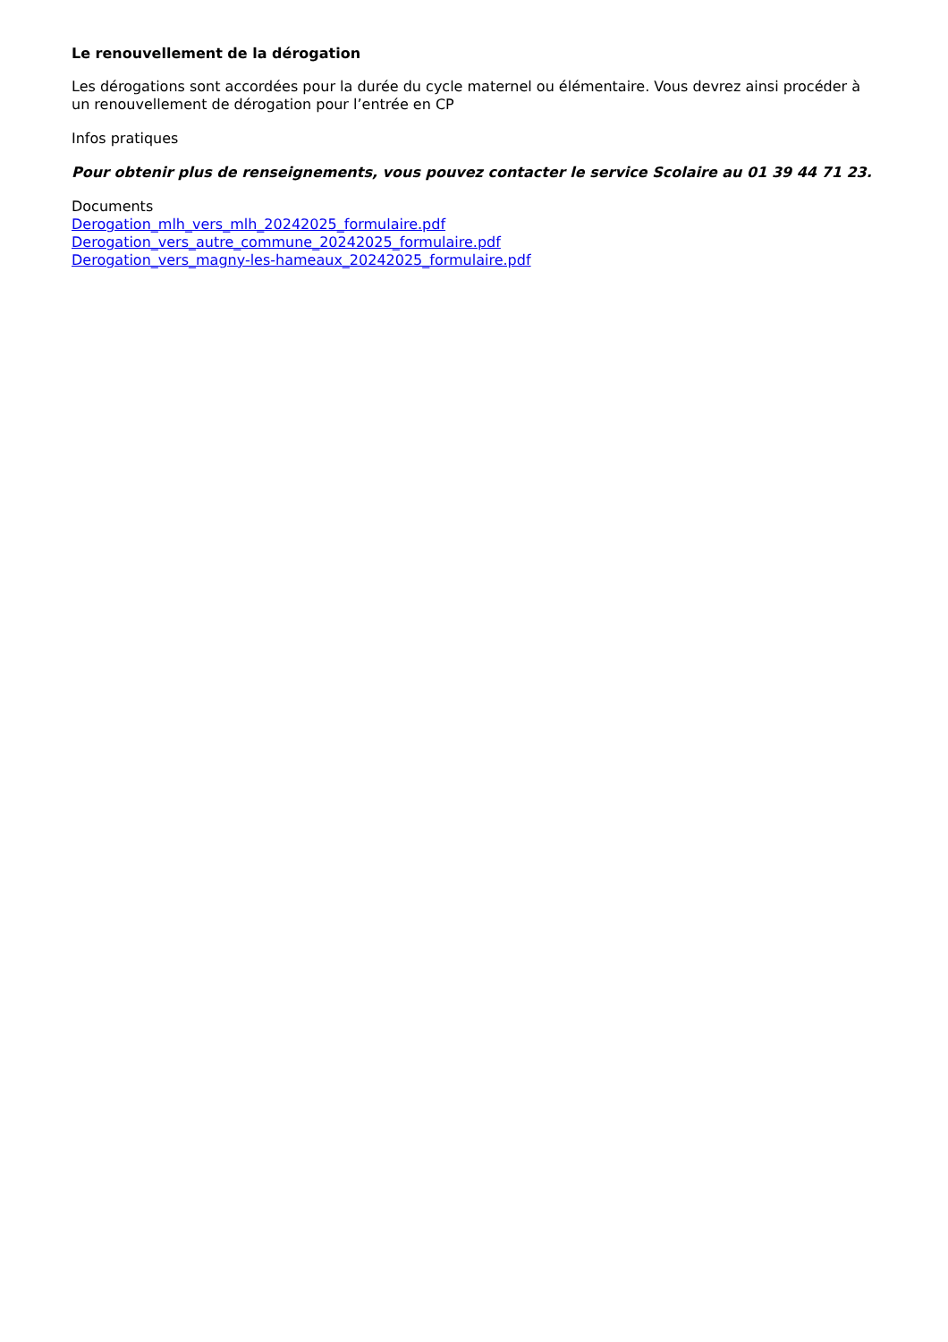Le renouvellement de la dérogation
Les dérogations sont accordées pour la durée du cycle maternel ou élémentaire. Vous devrez ainsi procéder à un renouvellement de dérogation pour l’entrée en CP
Infos pratiques
Pour obtenir plus de renseignements, vous pouvez contacter le service Scolaire au 01 39 44 71 23.
Documents
Derogation_mlh_vers_mlh_20242025_formulaire.pdf
Derogation_vers_autre_commune_20242025_formulaire.pdf
Derogation_vers_magny-les-hameaux_20242025_formulaire.pdf